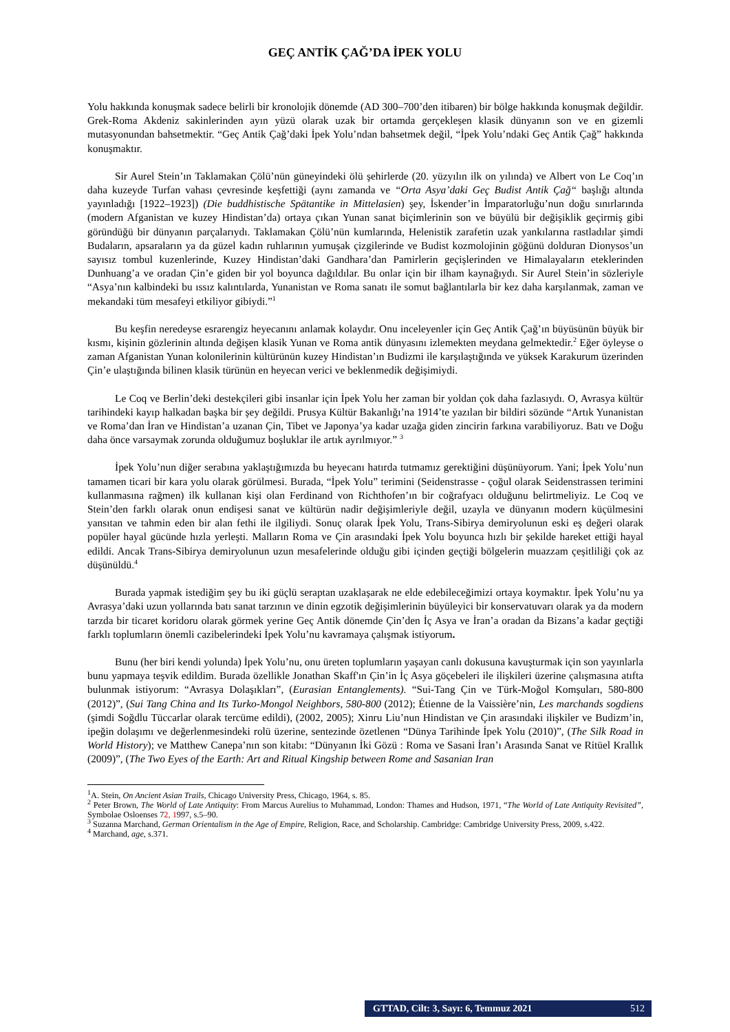GEÇ ANTİK ÇAĞ’DA İPEK YOLU
Yolu hakkında konuşmak sadece belirli bir kronolojik dönemde (AD 300–700’den itibaren) bir bölge hakkında konuşmak değildir. Grek-Roma Akdeniz sakinlerinden ayın yüzü olarak uzak bir ortamda gerçekleşen klasik dünyanın son ve en gizemli mutasyonundan bahsetmektir. “Geç Antik Çağ’daki İpek Yolu’ndan bahsetmek değil, “İpek Yolu’ndaki Geç Antik Çağ” hakkında konuşmaktır.
Sir Aurel Stein’ın Taklamakan Çölü’nün güneyindeki ölü şehirlerde (20. yüzyılın ilk on yılında) ve Albert von Le Coq’ın daha kuzeyde Turfan vahası çevresinde keşfettiği (aynı zamanda ve “Orta Asya’daki Geç Budist Antik Çağ“ başlığı altında yayınladığı [1922–1923]) (Die buddhistische Spätantike in Mittelasien) şey, İskender’in İmparatorluğu’nun doğu sınırlarında (modern Afganistan ve kuzey Hindistan’da) ortaya çıkan Yunan sanat biçimlerinin son ve büyülü bir değişiklik geçirmiş gibi göründüğü bir dünyanın parçalarıydı. Taklamakan Çölü’nün kumlarında, Helenistik zarafetin uzak yankılarına rastladılar şimdi Budaların, apsaraların ya da güzel kadın ruhlarının yumuşak çizgilerinde ve Budist kozmolojinin göğünü dolduran Dionysos’un sayısız tombul kuzenlerinde, Kuzey Hindistan’daki Gandhara’dan Pamirlerin geçişlerinden ve Himalayaların eteklerinden Dunhuang’a ve oradan Çin’e giden bir yol boyunca dağıldılar. Bu onlar için bir ilham kaynağıydı. Sir Aurel Stein’in sözleriyle “Asya’nın kalbindeki bu ıssız kalıntılarda, Yunanistan ve Roma sanatı ile somut bağlantılarla bir kez daha karşılanmak, zaman ve mekandaki tüm mesafeyi etkiliyor gibiydi.”<sup>1</sup>
Bu keşfin neredeyse esrarengiz heyecanını anlamak kolaydır. Onu inceleyenler için Geç Antik Çağ’ın büyüsünün büyük bir kısmı, kişinin gözlerinin altında değişen klasik Yunan ve Roma antik dünyasını izlemekten meydana gelmektedir.<sup>2</sup> Eğer öyleyse o zaman Afganistan Yunan kolonilerinin kültürünün kuzey Hindistan’ın Budizmi ile karşılaştığında ve yüksek Karakurum üzerinden Çin’e ulaştığında bilinen klasik türünün en heyecan verici ve beklenmedik değişimiydi.
Le Coq ve Berlin’deki destekçileri gibi insanlar için İpek Yolu her zaman bir yoldan çok daha fazlasıydı. O, Avrasya kültür tarihindeki kayıp halkadan başka bir şey değildi. Prusya Kültür Bakanlığı’na 1914’te yazılan bir bildiri sözünde “Artık Yunanistan ve Roma’dan İran ve Hindistan’a uzanan Çin, Tibet ve Japonya’ya kadar uzağa giden zincirin farkına varabiliyoruz. Batı ve Doğu daha önce varsaymak zorunda olduğumuz boşluklar ile artık ayrılmıyor.” <sup>3</sup>
İpek Yolu’nun diğer serabına yaklaştığımızda bu heyecanı hatırda tutmamız gerektiğini düşünüyorum. Yani; İpek Yolu’nun tamamen ticari bir kara yolu olarak görülmesi. Burada, “İpek Yolu” terimini (Seidenstrasse - çoğul olarak Seidenstrassen terimini kullanmasına rağmen) ilk kullanan kişi olan Ferdinand von Richthofen’ın bir coğrafyacı olduğunu belirtmeliyiz. Le Coq ve Stein’den farklı olarak onun endişesi sanat ve kültürün nadir değişimleriyle değil, uzayla ve dünyanın modern küçülmesini yansıtan ve tahmin eden bir alan fethi ile ilgiliydi. Sonuç olarak İpek Yolu, Trans-Sibirya demiryolunun eski eş değeri olarak popüler hayal gücünde hızla yerleşti. Malların Roma ve Çin arasındaki İpek Yolu boyunca hızlı bir şekilde hareket ettiği hayal edildi. Ancak Trans-Sibirya demiryolunun uzun mesafelerinde olduğu gibi içinden geçtiği bölgelerin muazzam çeşitliliği çok az düşünüldü.<sup>4</sup>
Burada yapmak istediğim şey bu iki güçlü seraptan uzaklaşarak ne elde edebileceğimizi ortaya koymaktır. İpek Yolu’nu ya Avrasya’daki uzun yollarında batı sanat tarzının ve dinin egzotik değişimlerinin büyüleyici bir konservatuvarı olarak ya da modern tarzda bir ticaret koridoru olarak görmek yerine Geç Antik dönemde Çin’den İç Asya ve İran’a oradan da Bizans’a kadar geçtiği farklı toplumların önemli cazibelerindeki İpek Yolu’nu kavramaya çalışmak istiyorum.
Bunu (her biri kendi yolunda) İpek Yolu’nu, onu üreten toplumların yaşayan canlı dokusuna kavuşturmak için son yayınlarla bunu yapmaya teşvik edildim. Burada özellikle Jonathan Skaff'ın Çin’in İç Asya göçebeleri ile ilişkileri üzerine çalışmasına atıfta bulunmak istiyorum: “Avrasya Dolaşıkları”, (Eurasian Entanglements). “Sui-Tang Çin ve Türk-Moğol Komşuları, 580-800 (2012)”, (Sui Tang China and Its Turko-Mongol Neighbors, 580-800 (2012); Étienne de la Vaissière’nin, Les marchands sogdiens (şimdi Soğdlu Tüccarlar olarak tercüme edildi), (2002, 2005); Xinru Liu’nun Hindistan ve Çin arasındaki ilişkiler ve Budizm’in, ipeğin dolaşımı ve değerlenmesindeki rolü üzerine, sentezinde özetlenen “Dünya Tarihinde İpek Yolu (2010)”, (The Silk Road in World History); ve Matthew Canepa’nın son kitabı: “Dünyanın İki Gözü : Roma ve Sasani İran’ı Arasında Sanat ve Ritüel Krallık (2009)”, (The Two Eyes of the Earth: Art and Ritual Kingship between Rome and Sasanian Iran
<sup>1</sup> A. Stein, On Ancient Asian Trails, Chicago University Press, Chicago, 1964, s. 85.
<sup>2</sup> Peter Brown, The World of Late Antiquity: From Marcus Aurelius to Muhammad, London: Thames and Hudson, 1971, “The World of Late Antiquity Revisited”, Symbolae Osloenses 72, 1997, s.5–90.
<sup>3</sup> Suzanna Marchand, German Orientalism in the Age of Empire, Religion, Race, and Scholarship. Cambridge: Cambridge University Press, 2009, s.422.
<sup>4</sup> Marchand, age, s.371.
GTTAD, Cilt: 3, Sayı: 6, Temmuz 2021 512